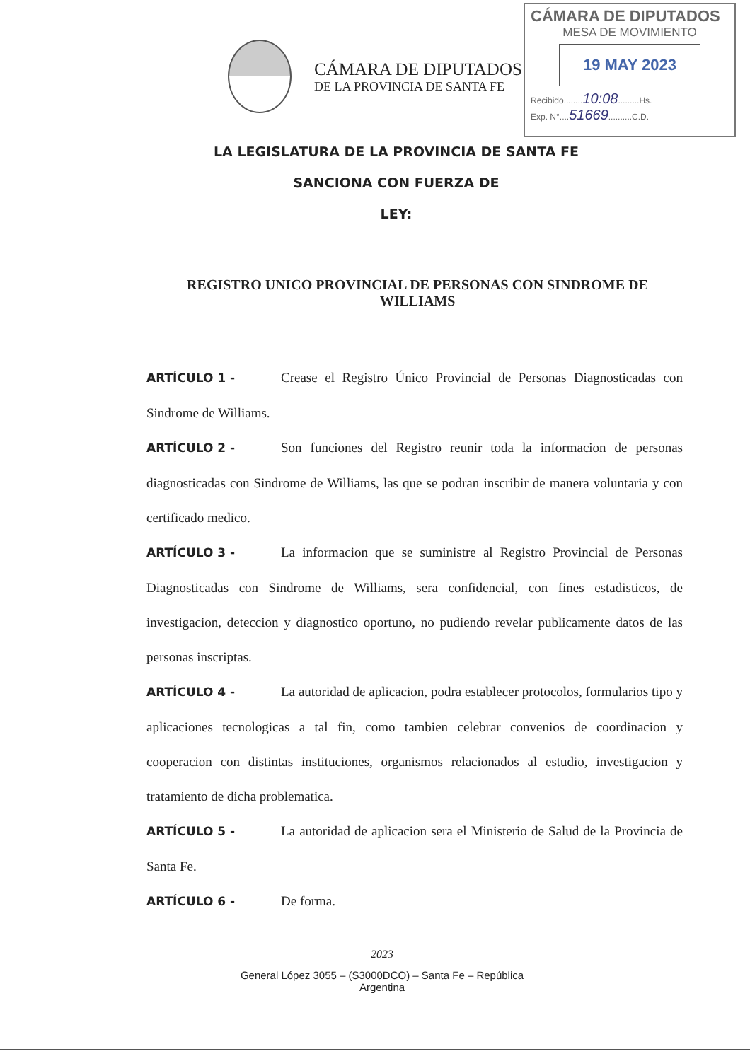CÁMARA DE DIPUTADOS
MESA DE MOVIMIENTO
19 MAY 2023
Recibido........10:08.........Hs.
Exp. N°....51669..........C.D.
CÁMARA DE DIPUTADOS
DE LA PROVINCIA DE SANTA FE
LA LEGISLATURA DE LA PROVINCIA DE SANTA FE
SANCIONA CON FUERZA DE
LEY:
REGISTRO UNICO PROVINCIAL DE PERSONAS CON SINDROME DE WILLIAMS
ARTÍCULO 1 - Crease el Registro Único Provincial de Personas Diagnosticadas con Sindrome de Williams.
ARTÍCULO 2 - Son funciones del Registro reunir toda la informacion de personas diagnosticadas con Sindrome de Williams, las que se podran inscribir de manera voluntaria y con certificado medico.
ARTÍCULO 3 - La informacion que se suministre al Registro Provincial de Personas Diagnosticadas con Sindrome de Williams, sera confidencial, con fines estadisticos, de investigacion, deteccion y diagnostico oportuno, no pudiendo revelar publicamente datos de las personas inscriptas.
ARTÍCULO 4 - La autoridad de aplicacion, podra establecer protocolos, formularios tipo y aplicaciones tecnologicas a tal fin, como tambien celebrar convenios de coordinacion y cooperacion con distintas instituciones, organismos relacionados al estudio, investigacion y tratamiento de dicha problematica.
ARTÍCULO 5 - La autoridad de aplicacion sera el Ministerio de Salud de la Provincia de Santa Fe.
ARTÍCULO 6 - De forma.
2023
General López 3055 – (S3000DCO) – Santa Fe – República
Argentina